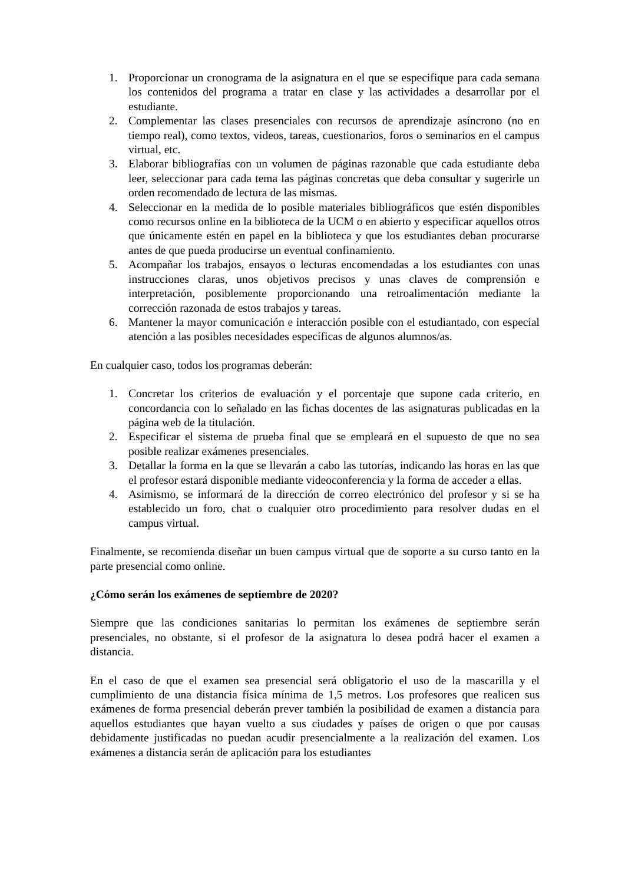1. Proporcionar un cronograma de la asignatura en el que se especifique para cada semana los contenidos del programa a tratar en clase y las actividades a desarrollar por el estudiante.
2. Complementar las clases presenciales con recursos de aprendizaje asíncrono (no en tiempo real), como textos, videos, tareas, cuestionarios, foros o seminarios en el campus virtual, etc.
3. Elaborar bibliografías con un volumen de páginas razonable que cada estudiante deba leer, seleccionar para cada tema las páginas concretas que deba consultar y sugerirle un orden recomendado de lectura de las mismas.
4. Seleccionar en la medida de lo posible materiales bibliográficos que estén disponibles como recursos online en la biblioteca de la UCM o en abierto y especificar aquellos otros que únicamente estén en papel en la biblioteca y que los estudiantes deban procurarse antes de que pueda producirse un eventual confinamiento.
5. Acompañar los trabajos, ensayos o lecturas encomendadas a los estudiantes con unas instrucciones claras, unos objetivos precisos y unas claves de comprensión e interpretación, posiblemente proporcionando una retroalimentación mediante la corrección razonada de estos trabajos y tareas.
6. Mantener la mayor comunicación e interacción posible con el estudiantado, con especial atención a las posibles necesidades específicas de algunos alumnos/as.
En cualquier caso, todos los programas deberán:
1. Concretar los criterios de evaluación y el porcentaje que supone cada criterio, en concordancia con lo señalado en las fichas docentes de las asignaturas publicadas en la página web de la titulación.
2. Especificar el sistema de prueba final que se empleará en el supuesto de que no sea posible realizar exámenes presenciales.
3. Detallar la forma en la que se llevarán a cabo las tutorías, indicando las horas en las que el profesor estará disponible mediante videoconferencia y la forma de acceder a ellas.
4. Asimismo, se informará de la dirección de correo electrónico del profesor y si se ha establecido un foro, chat o cualquier otro procedimiento para resolver dudas en el campus virtual.
Finalmente, se recomienda diseñar un buen campus virtual que de soporte a su curso tanto en la parte presencial como online.
¿Cómo serán los exámenes de septiembre de 2020?
Siempre que las condiciones sanitarias lo permitan los exámenes de septiembre serán presenciales, no obstante, si el profesor de la asignatura lo desea podrá hacer el examen a distancia.
En el caso de que el examen sea presencial será obligatorio el uso de la mascarilla y el cumplimiento de una distancia física mínima de 1,5 metros. Los profesores que realicen sus exámenes de forma presencial deberán prever también la posibilidad de examen a distancia para aquellos estudiantes que hayan vuelto a sus ciudades y países de origen o que por causas debidamente justificadas no puedan acudir presencialmente a la realización del examen. Los exámenes a distancia serán de aplicación para los estudiantes